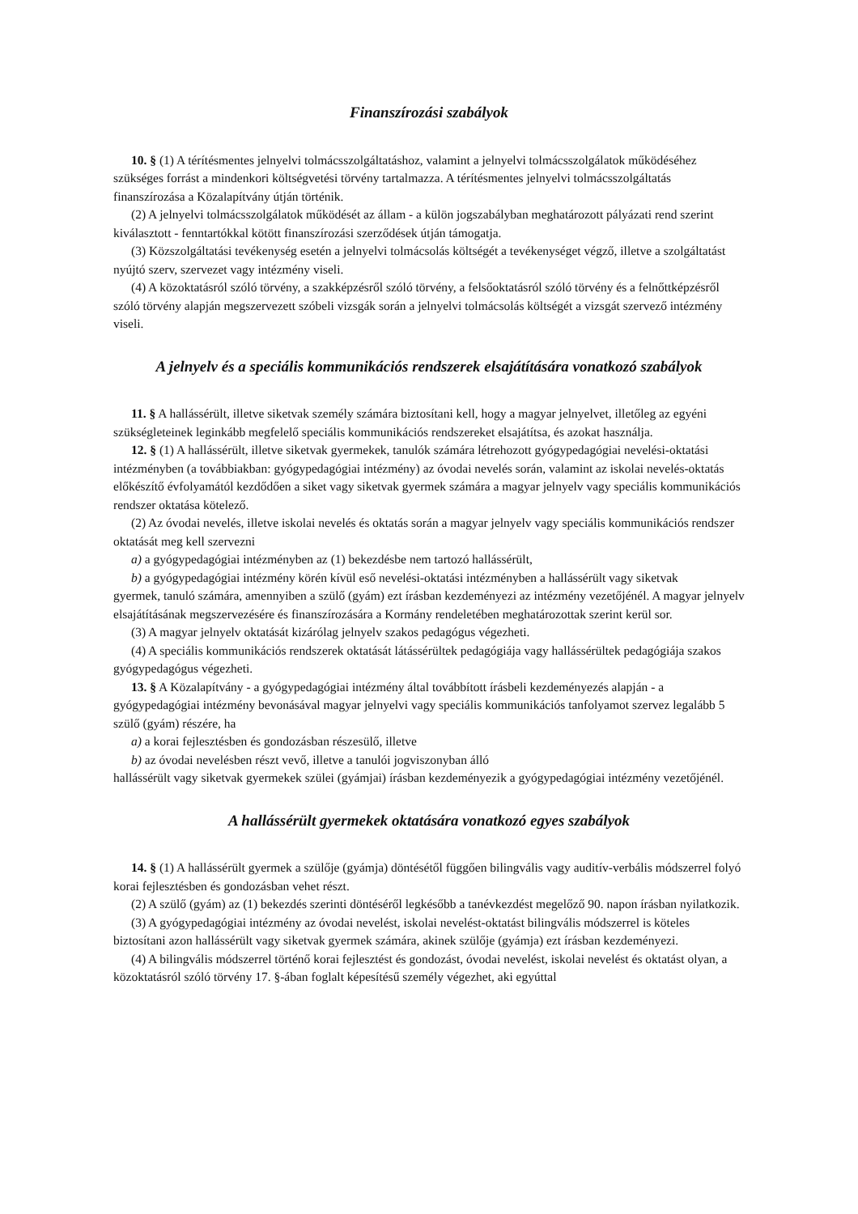Finanszírozási szabályok
10. § (1) A térítésmentes jelnyelvi tolmácsszolgáltatáshoz, valamint a jelnyelvi tolmácsszolgálatok működéséhez szükséges forrást a mindenkori költségvetési törvény tartalmazza. A térítésmentes jelnyelvi tolmácsszolgáltatás finanszírozása a Közalapítvány útján történik.
(2) A jelnyelvi tolmácsszolgálatok működését az állam - a külön jogszabályban meghatározott pályázati rend szerint kiválasztott - fenntartókkal kötött finanszírozási szerződések útján támogatja.
(3) Közszolgáltatási tevékenység esetén a jelnyelvi tolmácsolás költségét a tevékenységet végző, illetve a szolgáltatást nyújtó szerv, szervezet vagy intézmény viseli.
(4) A közoktatásról szóló törvény, a szakképzésről szóló törvény, a felsőoktatásról szóló törvény és a felnőttképzésről szóló törvény alapján megszervezett szóbeli vizsgák során a jelnyelvi tolmácsolás költségét a vizsgát szervező intézmény viseli.
A jelnyelv és a speciális kommunikációs rendszerek elsajátítására vonatkozó szabályok
11. § A hallássérült, illetve siketvak személy számára biztosítani kell, hogy a magyar jelnyelvet, illetőleg az egyéni szükségleteinek leginkább megfelelő speciális kommunikációs rendszereket elsajátítsa, és azokat használja.
12. § (1) A hallássérült, illetve siketvak gyermekek, tanulók számára létrehozott gyógypedagógiai nevelési-oktatási intézményben (a továbbiakban: gyógypedagógiai intézmény) az óvodai nevelés során, valamint az iskolai nevelés-oktatás előkészítő évfolyamától kezdődően a siket vagy siketvak gyermek számára a magyar jelnyelv vagy speciális kommunikációs rendszer oktatása kötelező.
(2) Az óvodai nevelés, illetve iskolai nevelés és oktatás során a magyar jelnyelv vagy speciális kommunikációs rendszer oktatását meg kell szervezni
a) a gyógypedagógiai intézményben az (1) bekezdésbe nem tartozó hallássérült,
b) a gyógypedagógiai intézmény körén kívül eső nevelési-oktatási intézményben a hallássérült vagy siketvak
gyermek, tanuló számára, amennyiben a szülő (gyám) ezt írásban kezdeményezi az intézmény vezetőjénél. A magyar jelnyelv elsajátításának megszervezésére és finanszírozására a Kormány rendeletében meghatározottak szerint kerül sor.
(3) A magyar jelnyelv oktatását kizárólag jelnyelv szakos pedagógus végezheti.
(4) A speciális kommunikációs rendszerek oktatását látássérültek pedagógiája vagy hallássérültek pedagógiája szakos gyógypedagógus végezheti.
13. § A Közalapítvány - a gyógypedagógiai intézmény által továbbított írásbeli kezdeményezés alapján - a gyógypedagógiai intézmény bevonásával magyar jelnyelvi vagy speciális kommunikációs tanfolyamot szervez legalább 5 szülő (gyám) részére, ha
a) a korai fejlesztésben és gondozásban részesülő, illetve
b) az óvodai nevelésben részt vevő, illetve a tanulói jogviszonyban álló
hallássérült vagy siketvak gyermekek szülei (gyámjai) írásban kezdeményezik a gyógypedagógiai intézmény vezetőjénél.
A hallássérült gyermekek oktatására vonatkozó egyes szabályok
14. § (1) A hallássérült gyermek a szülője (gyámja) döntésétől függően bilingvális vagy auditív-verbális módszerrel folyó korai fejlesztésben és gondozásban vehet részt.
(2) A szülő (gyám) az (1) bekezdés szerinti döntéséről legkésőbb a tanévkezdést megelőző 90. napon írásban nyilatkozik.
(3) A gyógypedagógiai intézmény az óvodai nevelést, iskolai nevelést-oktatást bilingvális módszerrel is köteles biztosítani azon hallássérült vagy siketvak gyermek számára, akinek szülője (gyámja) ezt írásban kezdeményezi.
(4) A bilingvális módszerrel történő korai fejlesztést és gondozást, óvodai nevelést, iskolai nevelést és oktatást olyan, a közoktatásról szóló törvény 17. §-ában foglalt képesítésű személy végezhet, aki egyúttal